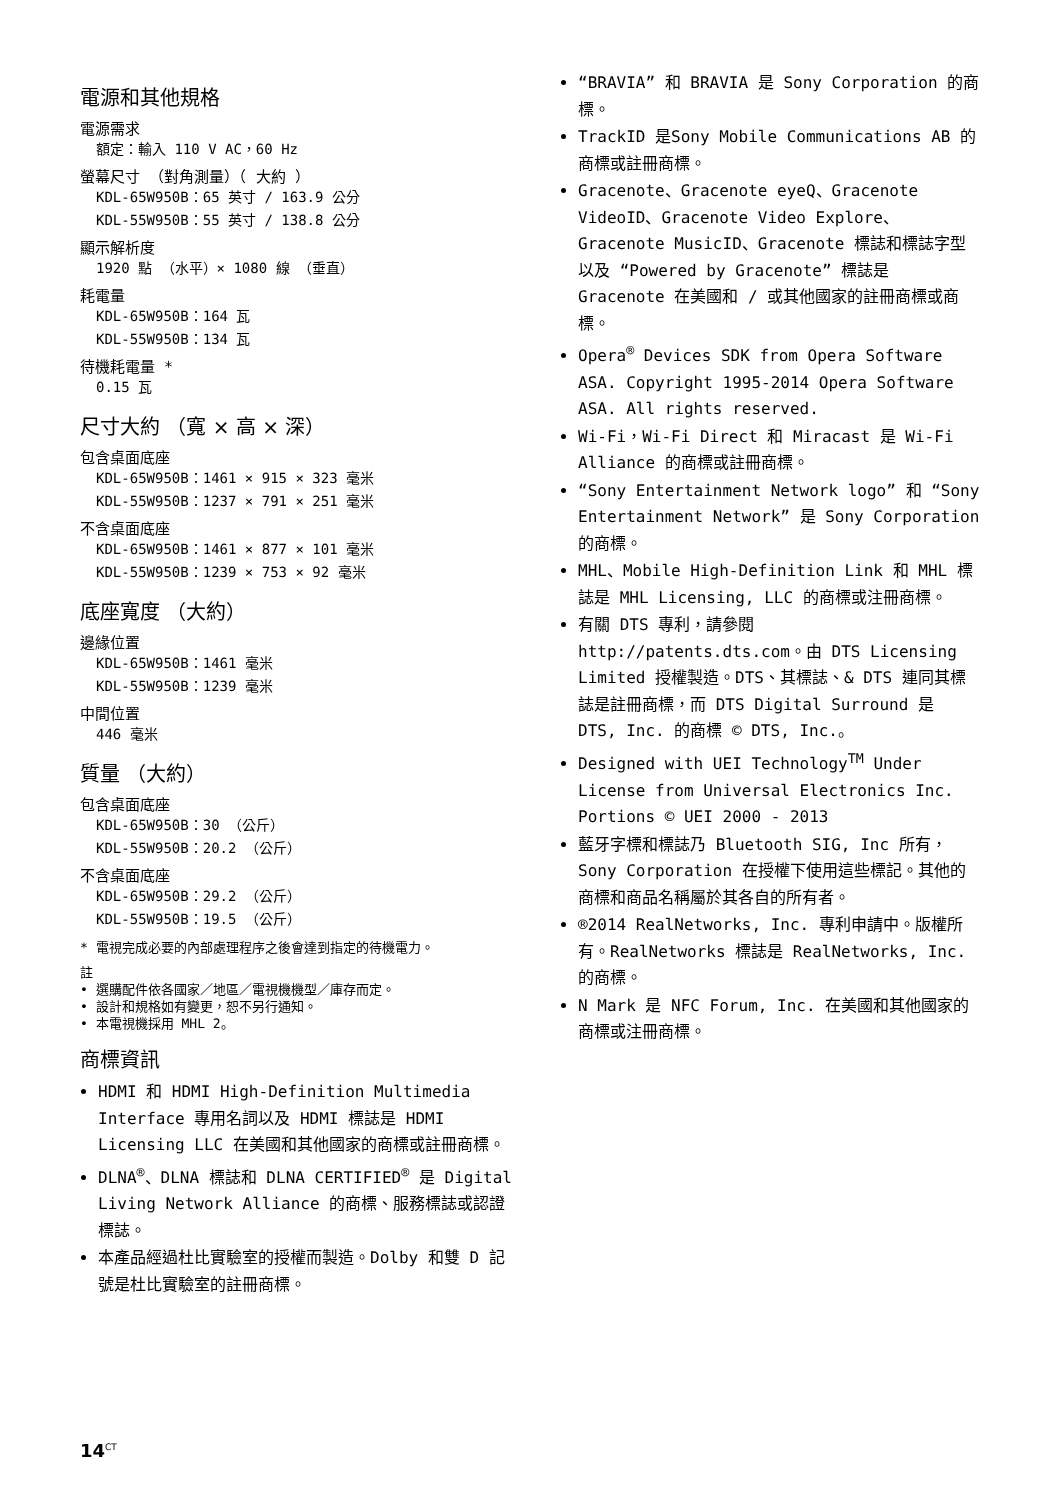電源和其他規格
電源需求
額定：輸入 110 V AC，60 Hz
螢幕尺寸 （對角測量）（ 大約 ）
KDL-65W950B：65 英寸 / 163.9 公分
KDL-55W950B：55 英寸 / 138.8 公分
顯示解析度
1920 點 （水平）× 1080 線 （垂直）
耗電量
KDL-65W950B：164 瓦
KDL-55W950B：134 瓦
待機耗電量 *
0.15 瓦
尺寸大約 （寬 × 高 × 深）
包含桌面底座
KDL-65W950B：1461 × 915 × 323 毫米
KDL-55W950B：1237 × 791 × 251 毫米
不含桌面底座
KDL-65W950B：1461 × 877 × 101 毫米
KDL-55W950B：1239 × 753 × 92 毫米
底座寬度 （大約）
邊緣位置
KDL-65W950B：1461 毫米
KDL-55W950B：1239 毫米
中間位置
446 毫米
質量 （大約）
包含桌面底座
KDL-65W950B：30 （公斤）
KDL-55W950B：20.2 （公斤）
不含桌面底座
KDL-65W950B：29.2 （公斤）
KDL-55W950B：19.5 （公斤）
* 電視完成必要的內部處理程序之後會達到指定的待機電力。
註
• 選購配件依各國家／地區／電視機機型／庫存而定。
• 設計和規格如有變更，恕不另行通知。
• 本電視機採用 MHL 2。
商標資訊
HDMI 和 HDMI High-Definition Multimedia Interface 專用名詞以及 HDMI 標誌是 HDMI Licensing LLC 在美國和其他國家的商標或註冊商標。
DLNA<sup>®</sup>、DLNA 標誌和 DLNA CERTIFIED<sup>®</sup> 是 Digital Living Network Alliance 的商標、服務標誌或認證標誌。
本產品經過杜比實驗室的授權而製造。Dolby 和雙 D 記號是杜比實驗室的註冊商標。
“BRAVIA” 和 BRAVIA 是 Sony Corporation 的商標。
TrackID 是Sony Mobile Communications AB 的商標或註冊商標。
Gracenote、Gracenote eyeQ、Gracenote VideoID、Gracenote Video Explore、Gracenote MusicID、Gracenote 標誌和標誌字型以及 “Powered by Gracenote” 標誌是 Gracenote 在美國和 / 或其他國家的註冊商標或商標。
Opera<sup>®</sup> Devices SDK from Opera Software ASA. Copyright 1995-2014 Opera Software ASA. All rights reserved.
Wi-Fi，Wi-Fi Direct 和 Miracast 是 Wi-Fi Alliance 的商標或註冊商標。
“Sony Entertainment Network logo” 和 “Sony Entertainment Network” 是 Sony Corporation 的商標。
MHL、Mobile High-Definition Link 和 MHL 標誌是 MHL Licensing, LLC 的商標或注冊商標。
有關 DTS 專利，請參閱 http://patents.dts.com。由 DTS Licensing Limited 授權製造。DTS、其標誌、& DTS 連同其標誌是註冊商標，而 DTS Digital Surround 是 DTS, Inc. 的商標 © DTS, Inc.。
Designed with UEI Technology<sup>TM</sup> Under License from Universal Electronics Inc. Portions © UEI 2000 - 2013
藍牙字標和標誌乃 Bluetooth SIG, Inc 所有，Sony Corporation 在授權下使用這些標記。其他的商標和商品名稱屬於其各自的所有者。
®2014 RealNetworks, Inc. 專利申請中。版權所有。RealNetworks 標誌是 RealNetworks, Inc. 的商標。
N Mark 是 NFC Forum, Inc. 在美國和其他國家的商標或注冊商標。
14<sup>CT</sup>